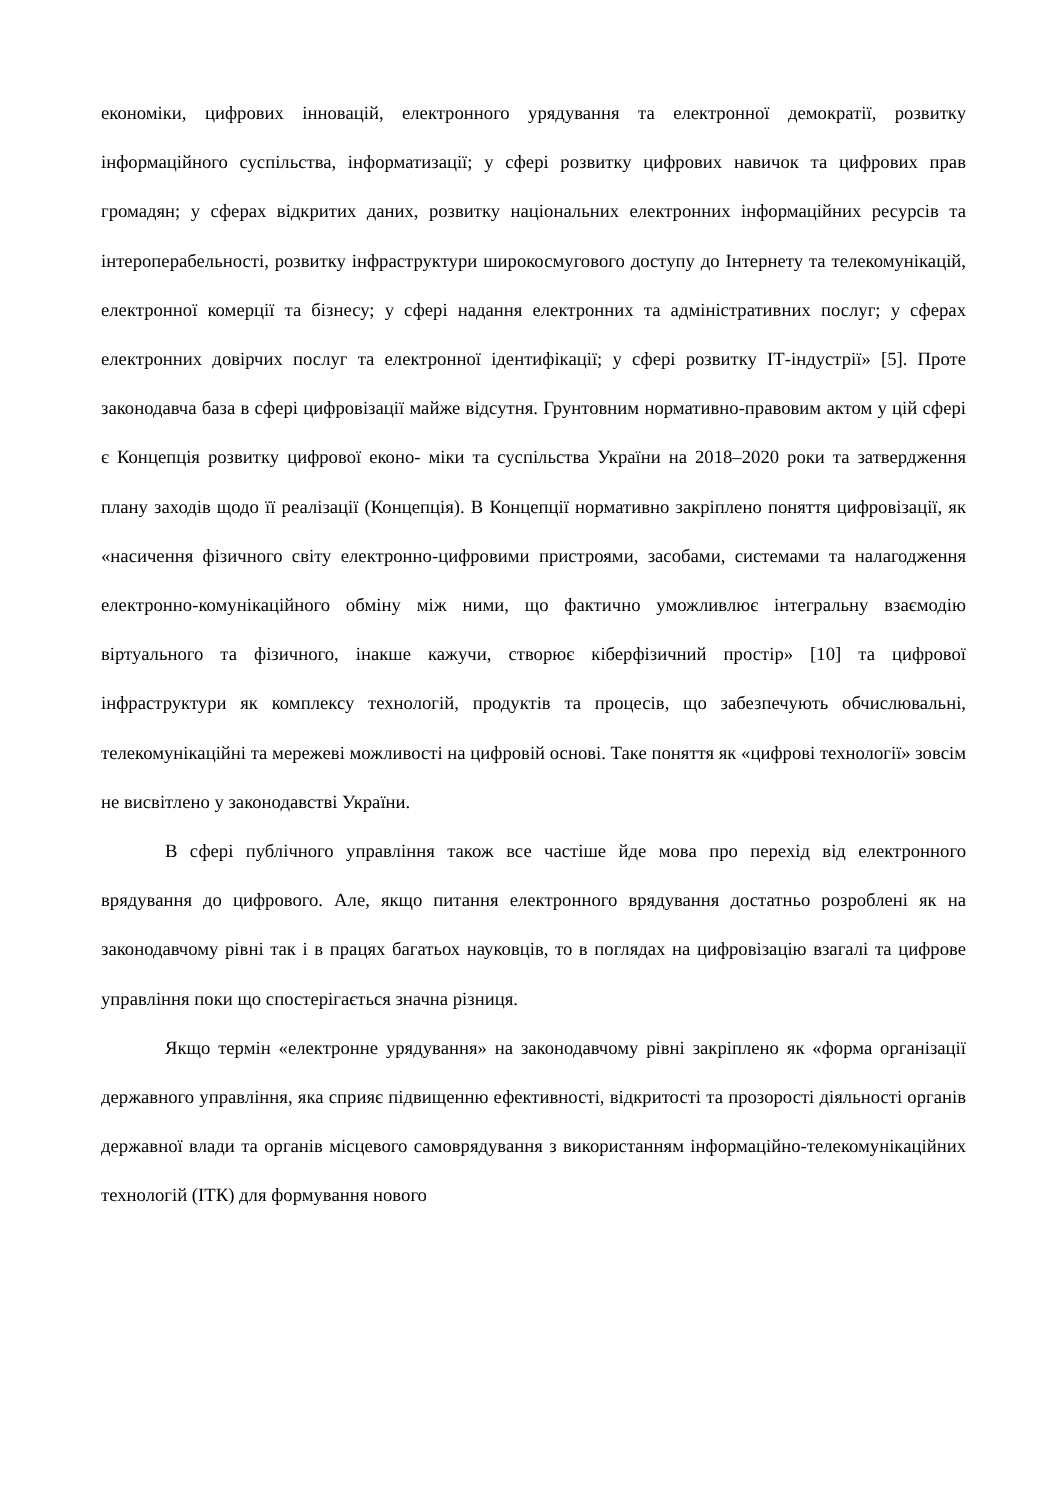економіки, цифрових інновацій, електронного урядування та електронної демократії, розвитку інформаційного суспільства, інформатизації; у сфері розвитку цифрових навичок та цифрових прав громадян; у сферах відкритих даних, розвитку національних електронних інформаційних ресурсів та інтероперабельності, розвитку інфраструктури широкосмугового доступу до Інтернету та телекомунікацій, електронної комерції та бізнесу; у сфері надання електронних та адміністративних послуг; у сферах електронних довірчих послуг та електронної ідентифікації; у сфері розвитку ІТ-індустрії» [5]. Проте законодавча база в сфері цифровізації майже відсутня. Грунтовним нормативно-правовим актом у цій сфері є Концепція розвитку цифрової еконо- міки та суспільства України на 2018–2020 роки та затвердження плану заходів щодо її реалізації (Концепція). В Концепції нормативно закріплено поняття цифровізації, як «насичення фізичного світу електронно-цифровими пристроями, засобами, системами та налагодження електронно-комунікаційного обміну між ними, що фактично уможливлює інтегральну взаємодію віртуального та фізичного, інакше кажучи, створює кіберфізичний простір» [10] та цифрової інфраструктури як комплексу технологій, продуктів та процесів, що забезпечують обчислювальні, телекомунікаційні та мережеві можливості на цифровій основі. Таке поняття як «цифрові технології» зовсім не висвітлено у законодавстві України.
В сфері публічного управління також все частіше йде мова про перехід від електронного врядування до цифрового. Але, якщо питання електронного врядування достатньо розроблені як на законодавчому рівні так і в працях багатьох науковців, то в поглядах на цифровізацію взагалі та цифрове управління поки що спостерігається значна різниця.
Якщо термін «електронне урядування» на законодавчому рівні закріплено як «форма організації державного управління, яка сприяє підвищенню ефективності, відкритості та прозорості діяльності органів державної влади та органів місцевого самоврядування з використанням інформаційно-телекомунікаційних технологій (ІТК) для формування нового